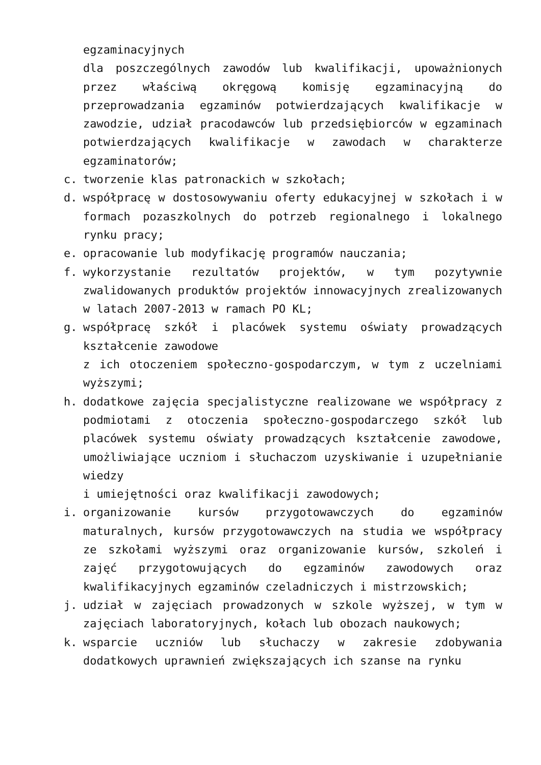egzaminacyjnych
dla poszczególnych zawodów lub kwalifikacji, upoważnionych przez właściwą okręgową komisję egzaminacyjną do przeprowadzania egzaminów potwierdzających kwalifikacje w zawodzie, udział pracodawców lub przedsiębiorców w egzaminach potwierdzających kwalifikacje w zawodach w charakterze egzaminatorów;
c. tworzenie klas patronackich w szkołach;
d. współpracę w dostosowywaniu oferty edukacyjnej w szkołach i w formach pozaszkolnych do potrzeb regionalnego i lokalnego rynku pracy;
e. opracowanie lub modyfikację programów nauczania;
f. wykorzystanie rezultatów projektów, w tym pozytywnie zwalidowanych produktów projektów innowacyjnych zrealizowanych w latach 2007-2013 w ramach PO KL;
g. współpracę szkół i placówek systemu oświaty prowadzących kształcenie zawodowe
z ich otoczeniem społeczno-gospodarczym, w tym z uczelniami wyższymi;
h. dodatkowe zajęcia specjalistyczne realizowane we współpracy z podmiotami z otoczenia społeczno-gospodarczego szkół lub placówek systemu oświaty prowadzących kształcenie zawodowe, umożliwiające uczniom i słuchaczom uzyskiwanie i uzupełnianie wiedzy
i umiejętności oraz kwalifikacji zawodowych;
i. organizowanie kursów przygotowawczych do egzaminów maturalnych, kursów przygotowawczych na studia we współpracy ze szkołami wyższymi oraz organizowanie kursów, szkoleń i zajęć przygotowujących do egzaminów zawodowych oraz kwalifikacyjnych egzaminów czeladniczych i mistrzowskich;
j. udział w zajęciach prowadzonych w szkole wyższej, w tym w zajęciach laboratoryjnych, kołach lub obozach naukowych;
k. wsparcie uczniów lub słuchaczy w zakresie zdobywania dodatkowych uprawnień zwiększających ich szanse na rynku